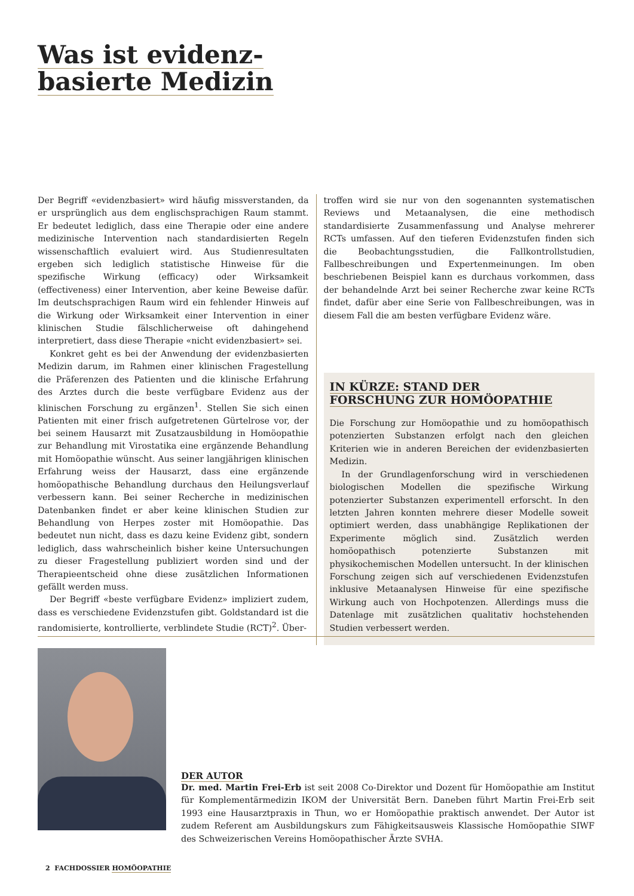Was ist evidenz-
basierte Medizin
Der Begriff «evidenzbasiert» wird häufig missverstanden, da er ursprünglich aus dem englischsprachigen Raum stammt. Er bedeutet lediglich, dass eine Therapie oder eine andere medizinische Intervention nach standardisierten Regeln wissenschaftlich evaluiert wird. Aus Studienresultaten ergeben sich lediglich statistische Hinweise für die spezifische Wirkung (efficacy) oder Wirksamkeit (effectiveness) einer Intervention, aber keine Beweise dafür. Im deutschsprachigen Raum wird ein fehlender Hinweis auf die Wirkung oder Wirksamkeit einer Intervention in einer klinischen Studie fälschlicherweise oft dahingehend interpretiert, dass diese Therapie «nicht evidenzbasiert» sei.
Konkret geht es bei der Anwendung der evidenzbasierten Medizin darum, im Rahmen einer klinischen Fragestellung die Präferenzen des Patienten und die klinische Erfahrung des Arztes durch die beste verfügbare Evidenz aus der klinischen Forschung zu ergänzen<sup>1</sup>. Stellen Sie sich einen Patienten mit einer frisch aufgetretenen Gürtelrose vor, der bei seinem Hausarzt mit Zusatzausbildung in Homöopathie zur Behandlung mit Virostatika eine ergänzende Behandlung mit Homöopathie wünscht. Aus seiner langjährigen klinischen Erfahrung weiss der Hausarzt, dass eine ergänzende homöopathische Behandlung durchaus den Heilungsverlauf verbessern kann. Bei seiner Recherche in medizinischen Datenbanken findet er aber keine klinischen Studien zur Behandlung von Herpes zoster mit Homöopathie. Das bedeutet nun nicht, dass es dazu keine Evidenz gibt, sondern lediglich, dass wahrscheinlich bisher keine Untersuchungen zu dieser Fragestellung publiziert worden sind und der Therapieentscheid ohne diese zusätzlichen Informationen gefällt werden muss.
Der Begriff «beste verfügbare Evidenz» impliziert zudem, dass es verschiedene Evidenzstufen gibt. Goldstandard ist die randomisierte, kontrollierte, verblindete Studie (RCT)<sup>2</sup>. Über-
troffen wird sie nur von den sogenannten systematischen Reviews und Metaanalysen, die eine methodisch standardisierte Zusammenfassung und Analyse mehrerer RCTs umfassen. Auf den tieferen Evidenzstufen finden sich die Beobachtungsstudien, die Fallkontrollstudien, Fallbeschreibungen und Expertenmeinungen. Im oben beschriebenen Beispiel kann es durchaus vorkommen, dass der behandelnde Arzt bei seiner Recherche zwar keine RCTs findet, dafür aber eine Serie von Fallbeschreibungen, was in diesem Fall die am besten verfügbare Evidenz wäre.
IN KÜRZE: STAND DER
FORSCHUNG ZUR HOMÖOPATHIE
Die Forschung zur Homöopathie und zu homöopathisch potenzierten Substanzen erfolgt nach den gleichen Kriterien wie in anderen Bereichen der evidenzbasierten Medizin.
In der Grundlagenforschung wird in verschiedenen biologischen Modellen die spezifische Wirkung potenzierter Substanzen experimentell erforscht. In den letzten Jahren konnten mehrere dieser Modelle soweit optimiert werden, dass unabhängige Replikationen der Experimente möglich sind. Zusätzlich werden homöopathisch potenzierte Substanzen mit physikochemischen Modellen untersucht. In der klinischen Forschung zeigen sich auf verschiedenen Evidenzstufen inklusive Metaanalysen Hinweise für eine spezifische Wirkung auch von Hochpotenzen. Allerdings muss die Datenlage mit zusätzlichen qualitativ hochstehenden Studien verbessert werden.
DER AUTOR
Dr. med. Martin Frei-Erb ist seit 2008 Co-Direktor und Dozent für Homöopathie am Institut für Komplementärmedizin IKOM der Universität Bern. Daneben führt Martin Frei-Erb seit 1993 eine Hausarztpraxis in Thun, wo er Homöopathie praktisch anwendet. Der Autor ist zudem Referent am Ausbildungskurs zum Fähigkeitsausweis Klassische Homöopathie SIWF des Schweizerischen Vereins Homöopathischer Ärzte SVHA.
2 FACHDOSSIER HOMÖOPATHIE